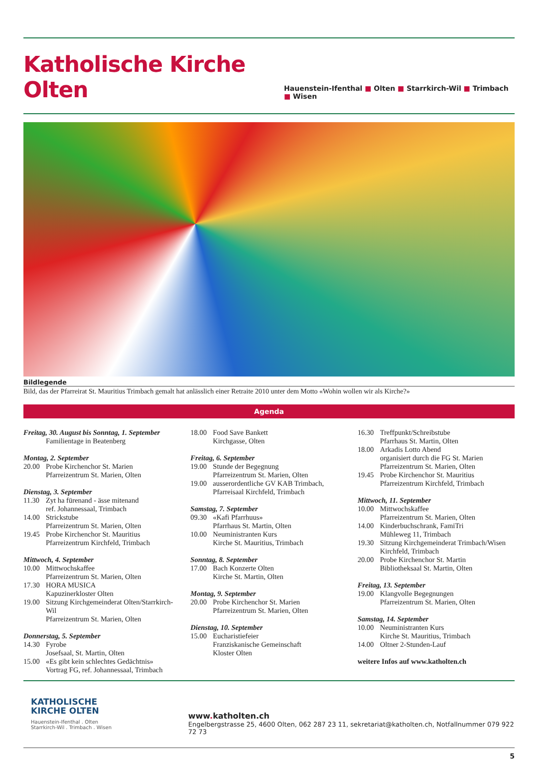Katholische Kirche Olten
Hauenstein-Ifenthal ■ Olten ■ Starrkirch-Wil ■ Trimbach ■ Wisen
Bildlegende
Bild, das der Pfarreirat St. Mauritius Trimbach gemalt hat anlässlich einer Retraite 2010 unter dem Motto «Wohin wollen wir als Kirche?»
Agenda
Freitag, 30. August bis Sonntag, 1. September
Familientage in Beatenberg
Montag, 2. September
20.00 Probe Kirchenchor St. Marien
Pfarreizentrum St. Marien, Olten
Dienstag, 3. September
11.30 Zyt ha fürenand - ässe mitenand
ref. Johannessaal, Trimbach
14.00 Strickstube
Pfarreizentrum St. Marien, Olten
19.45 Probe Kirchenchor St. Mauritius
Pfarreizentrum Kirchfeld, Trimbach
Mittwoch, 4. September
10.00 Mittwochskaffee
Pfarreizentrum St. Marien, Olten
17.30 HORA MUSICA
Kapuzinerkloster Olten
19.00 Sitzung Kirchgemeinderat Olten/Starrkirch-Wil
Pfarreizentrum St. Marien, Olten
Donnerstag, 5. September
14.30 Fyrobe
Josefsaal, St. Martin, Olten
15.00 «Es gibt kein schlechtes Gedächtnis»
Vortrag FG, ref. Johannessaal, Trimbach
18.00 Food Save Bankett
Kirchgasse, Olten
Freitag, 6. September
19.00 Stunde der Begegnung
Pfarreizentrum St. Marien, Olten
19.00 ausserordentliche GV KAB Trimbach,
Pfarreisaal Kirchfeld, Trimbach
Samstag, 7. September
09.30 «Kafi Pfarrhuus»
Pfarrhaus St. Martin, Olten
10.00 Neuministranten Kurs
Kirche St. Mauritius, Trimbach
Sonntag, 8. September
17.00 Bach Konzerte Olten
Kirche St. Martin, Olten
Montag, 9. September
20.00 Probe Kirchenchor St. Marien
Pfarreizentrum St. Marien, Olten
Dienstag, 10. September
15.00 Eucharistiefeier
Franziskanische Gemeinschaft
Kloster Olten
16.30 Treffpunkt/Schreibstube
Pfarrhaus St. Martin, Olten
18.00 Arkadis Lotto Abend
organisiert durch die FG St. Marien
Pfarreizentrum St. Marien, Olten
19.45 Probe Kirchenchor St. Mauritius
Pfarreizentrum Kirchfeld, Trimbach
Mittwoch, 11. September
10.00 Mittwochskaffee
Pfarreizentrum St. Marien, Olten
14.00 Kinderbuchschrank, FamiTri
Mühleweg 11, Trimbach
19.30 Sitzung Kirchgemeinderat Trimbach/Wisen
Kirchfeld, Trimbach
20.00 Probe Kirchenchor St. Martin
Bibliotheksaal St. Martin, Olten
Freitag, 13. September
19.00 Klangvolle Begegnungen
Pfarreizentrum St. Marien, Olten
Samstag, 14. September
10.00 Neuministranten Kurs
Kirche St. Mauritius, Trimbach
14.00 Oltner 2-Stunden-Lauf
weitere Infos auf www.katholten.ch
KATHOLISCHE
KIRCHE OLTEN
Hauenstein-Ifenthal . Olten
Starrkirch-Wil . Trimbach . Wisen
www. katholten.ch
Engelbergstrasse 25, 4600 Olten, 062 287 23 11, sekretariat@katholten.ch, Notfallnummer 079 922 72 73
5